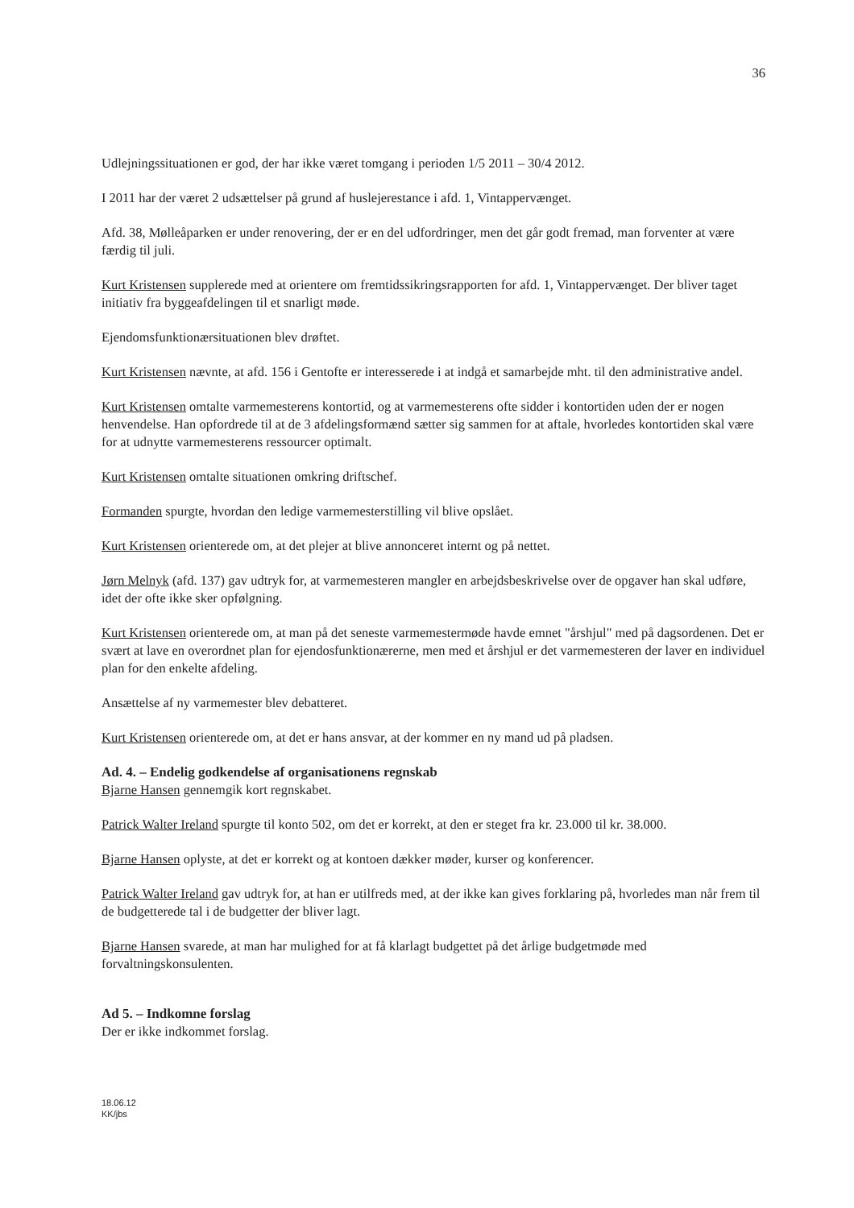36
Udlejningssituationen er god, der har ikke været tomgang i perioden 1/5 2011 – 30/4 2012.
I 2011 har der været 2 udsættelser på grund af huslejerestance i afd. 1, Vintappervænget.
Afd. 38, Mølleåparken er under renovering, der er en del udfordringer, men det går godt fremad, man forventer at være færdig til juli.
Kurt Kristensen supplerede med at orientere om fremtidssikringsrapporten for afd. 1, Vintappervænget. Der bliver taget initiativ fra byggeafdelingen til et snarligt møde.
Ejendomsfunktionærsituationen blev drøftet.
Kurt Kristensen nævnte, at afd. 156 i Gentofte er interesserede i at indgå et samarbejde mht. til den administrative andel.
Kurt Kristensen omtalte varmemesterens kontortid, og at varmemesterens ofte sidder i kontortiden uden der er nogen henvendelse. Han opfordrede til at de 3 afdelingsformænd sætter sig sammen for at aftale, hvorledes kontortiden skal være for at udnytte varmemesterens ressourcer optimalt.
Kurt Kristensen omtalte situationen omkring driftschef.
Formanden spurgte, hvordan den ledige varmemesterstilling vil blive opslået.
Kurt Kristensen orienterede om, at det plejer at blive annonceret internt og på nettet.
Jørn Melnyk (afd. 137) gav udtryk for, at varmemesteren mangler en arbejdsbeskrivelse over de opgaver han skal udføre, idet der ofte ikke sker opfølgning.
Kurt Kristensen orienterede om, at man på det seneste varmemestermøde havde emnet "årshjul" med på dagsordenen. Det er svært at lave en overordnet plan for ejendosfunktionærerne, men med et årshjul er det varmemesteren der laver en individuel plan for den enkelte afdeling.
Ansættelse af ny varmemester blev debatteret.
Kurt Kristensen orienterede om, at det er hans ansvar, at der kommer en ny mand ud på pladsen.
Ad. 4. – Endelig godkendelse af organisationens regnskab
Bjarne Hansen gennemgik kort regnskabet.
Patrick Walter Ireland spurgte til konto 502, om det er korrekt, at den er steget fra kr. 23.000 til kr. 38.000.
Bjarne Hansen oplyste, at det er korrekt og at kontoen dækker møder, kurser og konferencer.
Patrick Walter Ireland gav udtryk for, at han er utilfreds med, at der ikke kan gives forklaring på, hvorledes man når frem til de budgetterede tal i de budgetter der bliver lagt.
Bjarne Hansen svarede, at man har mulighed for at få klarlagt budgettet på det årlige budgetmøde med forvaltningskonsulenten.
Ad 5. – Indkomne forslag
Der er ikke indkommet forslag.
18.06.12
KK/jbs